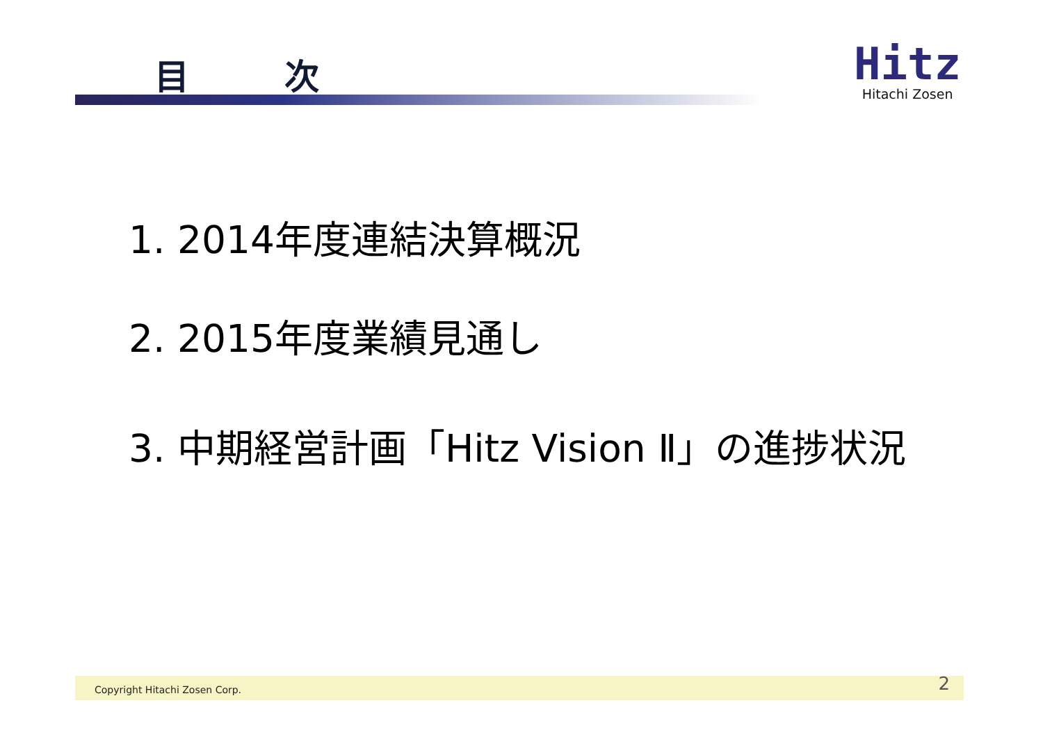目 次
Hitz
Hitachi Zosen
1. 2014年度連結決算概況
2. 2015年度業績見通し
3. 中期経営計画「Hitz Vision Ⅱ」の進捗状況
Copyright Hitachi Zosen Corp. 2